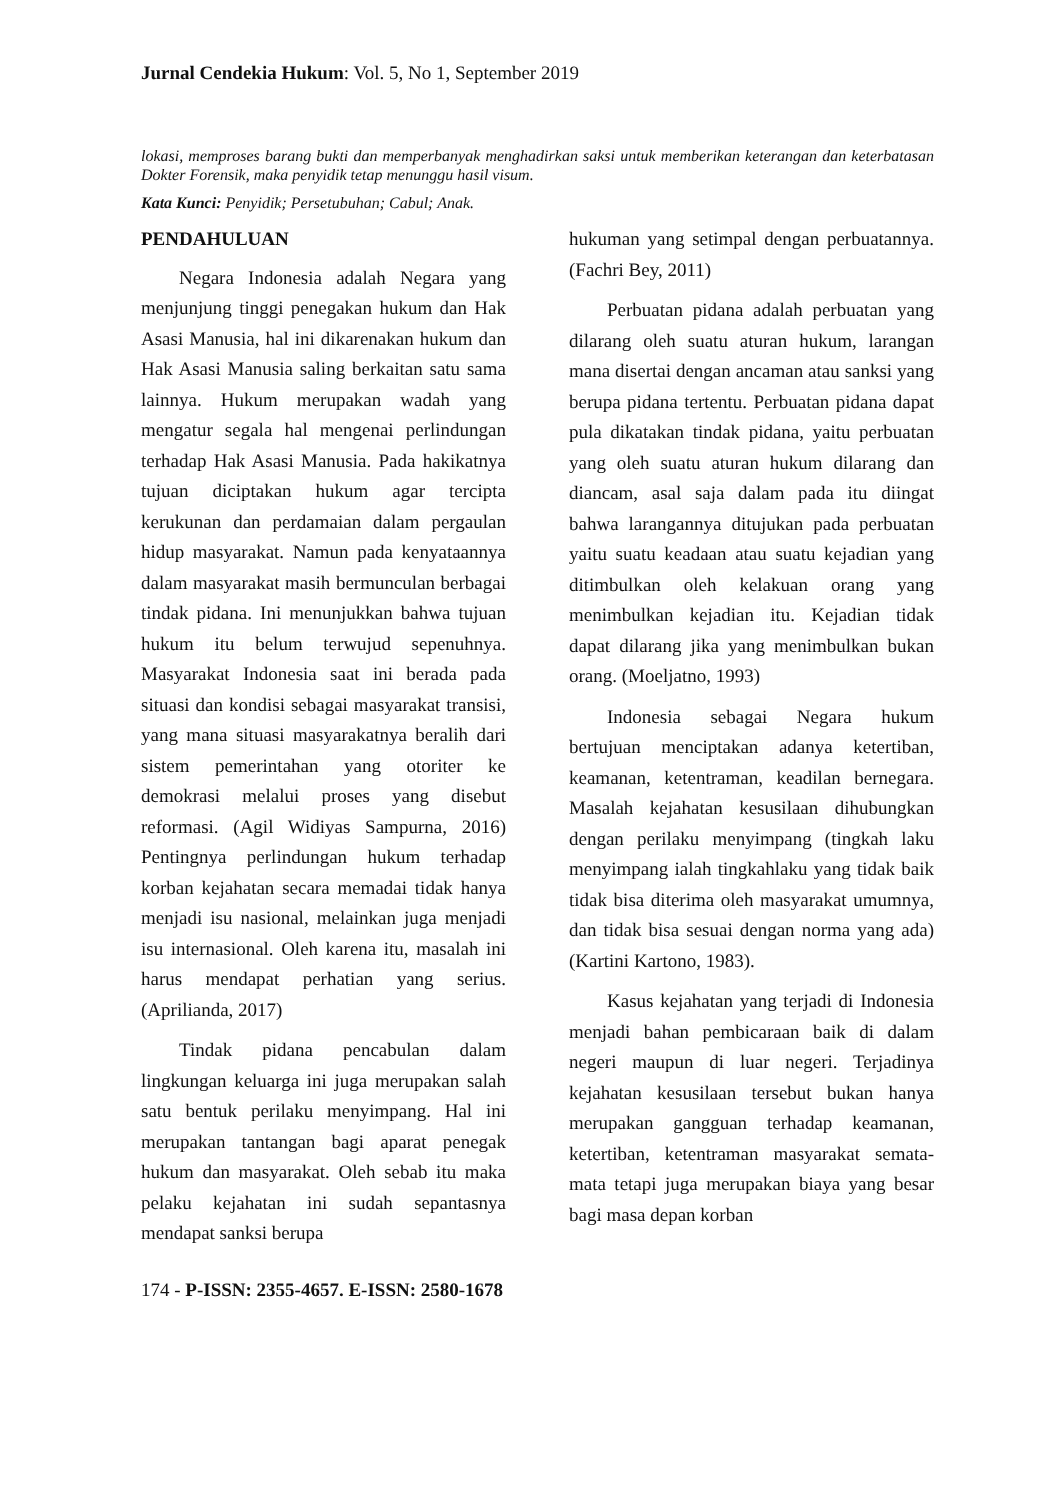Jurnal Cendekia Hukum: Vol. 5, No 1, September 2019
lokasi, memproses barang bukti dan memperbanyak menghadirkan saksi untuk memberikan keterangan dan keterbatasan Dokter Forensik, maka penyidik tetap menunggu hasil visum.
Kata Kunci: Penyidik; Persetubuhan; Cabul; Anak.
PENDAHULUAN
Negara Indonesia adalah Negara yang menjunjung tinggi penegakan hukum dan Hak Asasi Manusia, hal ini dikarenakan hukum dan Hak Asasi Manusia saling berkaitan satu sama lainnya. Hukum merupakan wadah yang mengatur segala hal mengenai perlindungan terhadap Hak Asasi Manusia. Pada hakikatnya tujuan diciptakan hukum agar tercipta kerukunan dan perdamaian dalam pergaulan hidup masyarakat. Namun pada kenyataannya dalam masyarakat masih bermunculan berbagai tindak pidana. Ini menunjukkan bahwa tujuan hukum itu belum terwujud sepenuhnya. Masyarakat Indonesia saat ini berada pada situasi dan kondisi sebagai masyarakat transisi, yang mana situasi masyarakatnya beralih dari sistem pemerintahan yang otoriter ke demokrasi melalui proses yang disebut reformasi. (Agil Widiyas Sampurna, 2016) Pentingnya perlindungan hukum terhadap korban kejahatan secara memadai tidak hanya menjadi isu nasional, melainkan juga menjadi isu internasional. Oleh karena itu, masalah ini harus mendapat perhatian yang serius. (Aprilianda, 2017)
Tindak pidana pencabulan dalam lingkungan keluarga ini juga merupakan salah satu bentuk perilaku menyimpang. Hal ini merupakan tantangan bagi aparat penegak hukum dan masyarakat. Oleh sebab itu maka pelaku kejahatan ini sudah sepantasnya mendapat sanksi berupa
hukuman yang setimpal dengan perbuatannya. (Fachri Bey, 2011)
Perbuatan pidana adalah perbuatan yang dilarang oleh suatu aturan hukum, larangan mana disertai dengan ancaman atau sanksi yang berupa pidana tertentu. Perbuatan pidana dapat pula dikatakan tindak pidana, yaitu perbuatan yang oleh suatu aturan hukum dilarang dan diancam, asal saja dalam pada itu diingat bahwa larangannya ditujukan pada perbuatan yaitu suatu keadaan atau suatu kejadian yang ditimbulkan oleh kelakuan orang yang menimbulkan kejadian itu. Kejadian tidak dapat dilarang jika yang menimbulkan bukan orang. (Moeljatno, 1993)
Indonesia sebagai Negara hukum bertujuan menciptakan adanya ketertiban, keamanan, ketentraman, keadilan bernegara. Masalah kejahatan kesusilaan dihubungkan dengan perilaku menyimpang (tingkah laku menyimpang ialah tingkahlaku yang tidak baik tidak bisa diterima oleh masyarakat umumnya, dan tidak bisa sesuai dengan norma yang ada) (Kartini Kartono, 1983).
Kasus kejahatan yang terjadi di Indonesia menjadi bahan pembicaraan baik di dalam negeri maupun di luar negeri. Terjadinya kejahatan kesusilaan tersebut bukan hanya merupakan gangguan terhadap keamanan, ketertiban, ketentraman masyarakat semata-mata tetapi juga merupakan biaya yang besar bagi masa depan korban
174 - P-ISSN: 2355-4657. E-ISSN: 2580-1678